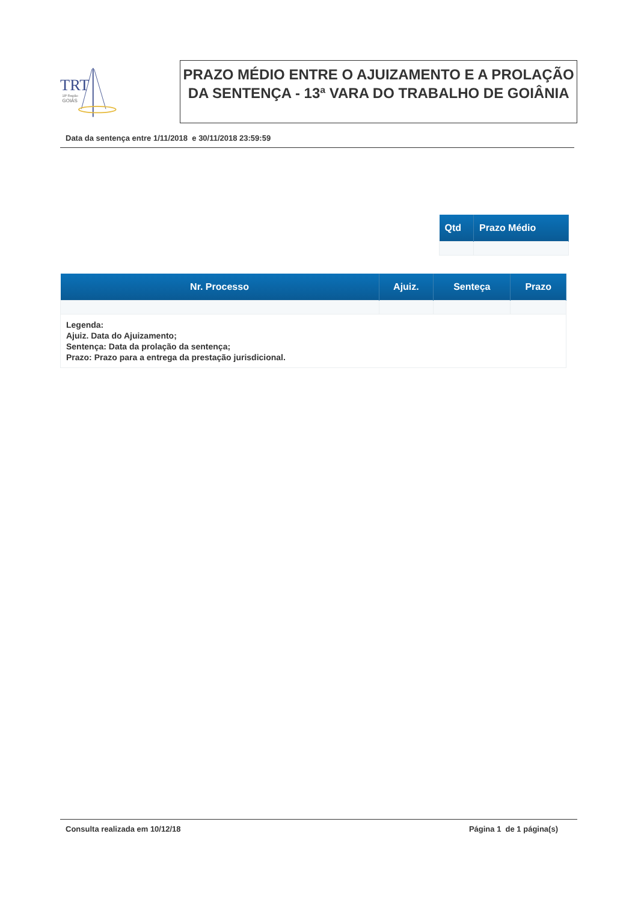TRT
18ª Região
GOIÁS
PRAZO MÉDIO ENTRE O AJUIZAMENTO E A PROLAÇÃO DA SENTENÇA - 13ª VARA DO TRABALHO DE GOIÂNIA
Data da sentença entre 1/11/2018 e 30/11/2018 23:59:59
| Qtd | Prazo Médio |
| --- | --- |
| Nr. Processo | Ajuiz. | Senteça | Prazo |
| --- | --- | --- | --- |
| Legenda: Ajuiz. Data do Ajuizamento; Sentença: Data da prolação da sentença; Prazo: Prazo para a entrega da prestação jurisdicional. | | | |
Consulta realizada em 10/12/18 Página 1 de 1 página(s)